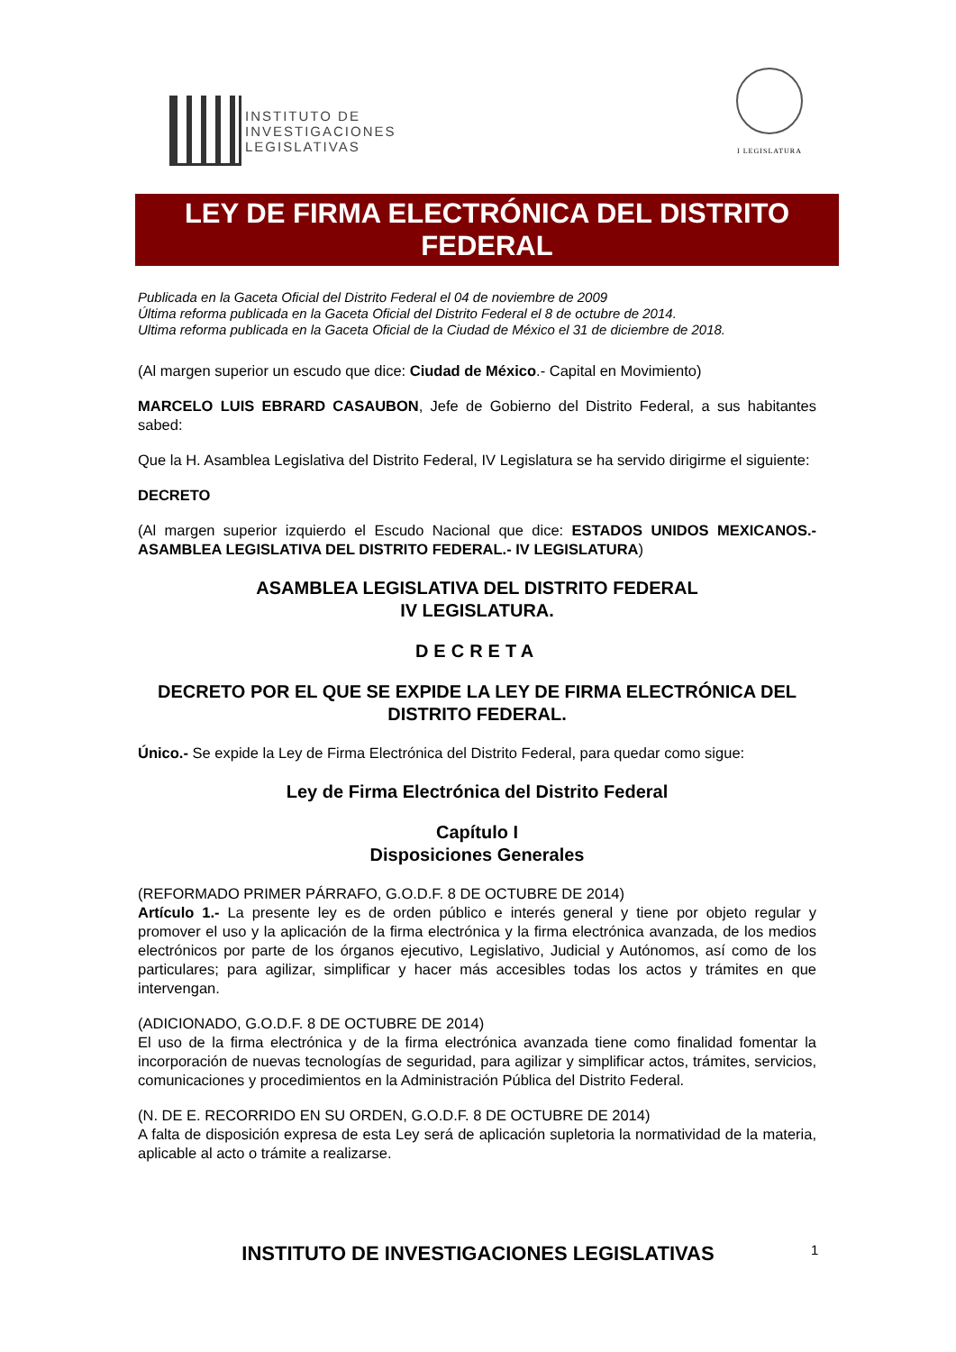INSTITUTO DE
INVESTIGACIONES
LEGISLATIVAS
I LEGISLATURA
LEY DE FIRMA ELECTRÓNICA DEL DISTRITO FEDERAL
Publicada en la Gaceta Oficial del Distrito Federal el 04 de noviembre de 2009
Última reforma publicada en la Gaceta Oficial del Distrito Federal el 8 de octubre de 2014.
Ultima reforma publicada en la Gaceta Oficial de la Ciudad de México el 31 de diciembre de 2018.
(Al margen superior un escudo que dice: Ciudad de México.- Capital en Movimiento)
MARCELO LUIS EBRARD CASAUBON, Jefe de Gobierno del Distrito Federal, a sus habitantes sabed:
Que la H. Asamblea Legislativa del Distrito Federal, IV Legislatura se ha servido dirigirme el siguiente:
DECRETO
(Al margen superior izquierdo el Escudo Nacional que dice: ESTADOS UNIDOS MEXICANOS.- ASAMBLEA LEGISLATIVA DEL DISTRITO FEDERAL.- IV LEGISLATURA)
ASAMBLEA LEGISLATIVA DEL DISTRITO FEDERAL
IV LEGISLATURA.
DECRETA
DECRETO POR EL QUE SE EXPIDE LA LEY DE FIRMA ELECTRÓNICA DEL DISTRITO FEDERAL.
Único.- Se expide la Ley de Firma Electrónica del Distrito Federal, para quedar como sigue:
Ley de Firma Electrónica del Distrito Federal
Capítulo I
Disposiciones Generales
(REFORMADO PRIMER PÁRRAFO, G.O.D.F. 8 DE OCTUBRE DE 2014)
Artículo 1.- La presente ley es de orden público e interés general y tiene por objeto regular y promover el uso y la aplicación de la firma electrónica y la firma electrónica avanzada, de los medios electrónicos por parte de los órganos ejecutivo, Legislativo, Judicial y Autónomos, así como de los particulares; para agilizar, simplificar y hacer más accesibles todas los actos y trámites en que intervengan.
(ADICIONADO, G.O.D.F. 8 DE OCTUBRE DE 2014)
El uso de la firma electrónica y de la firma electrónica avanzada tiene como finalidad fomentar la incorporación de nuevas tecnologías de seguridad, para agilizar y simplificar actos, trámites, servicios, comunicaciones y procedimientos en la Administración Pública del Distrito Federal.
(N. DE E. RECORRIDO EN SU ORDEN, G.O.D.F. 8 DE OCTUBRE DE 2014)
A falta de disposición expresa de esta Ley será de aplicación supletoria la normatividad de la materia, aplicable al acto o trámite a realizarse.
INSTITUTO DE INVESTIGACIONES LEGISLATIVAS 1